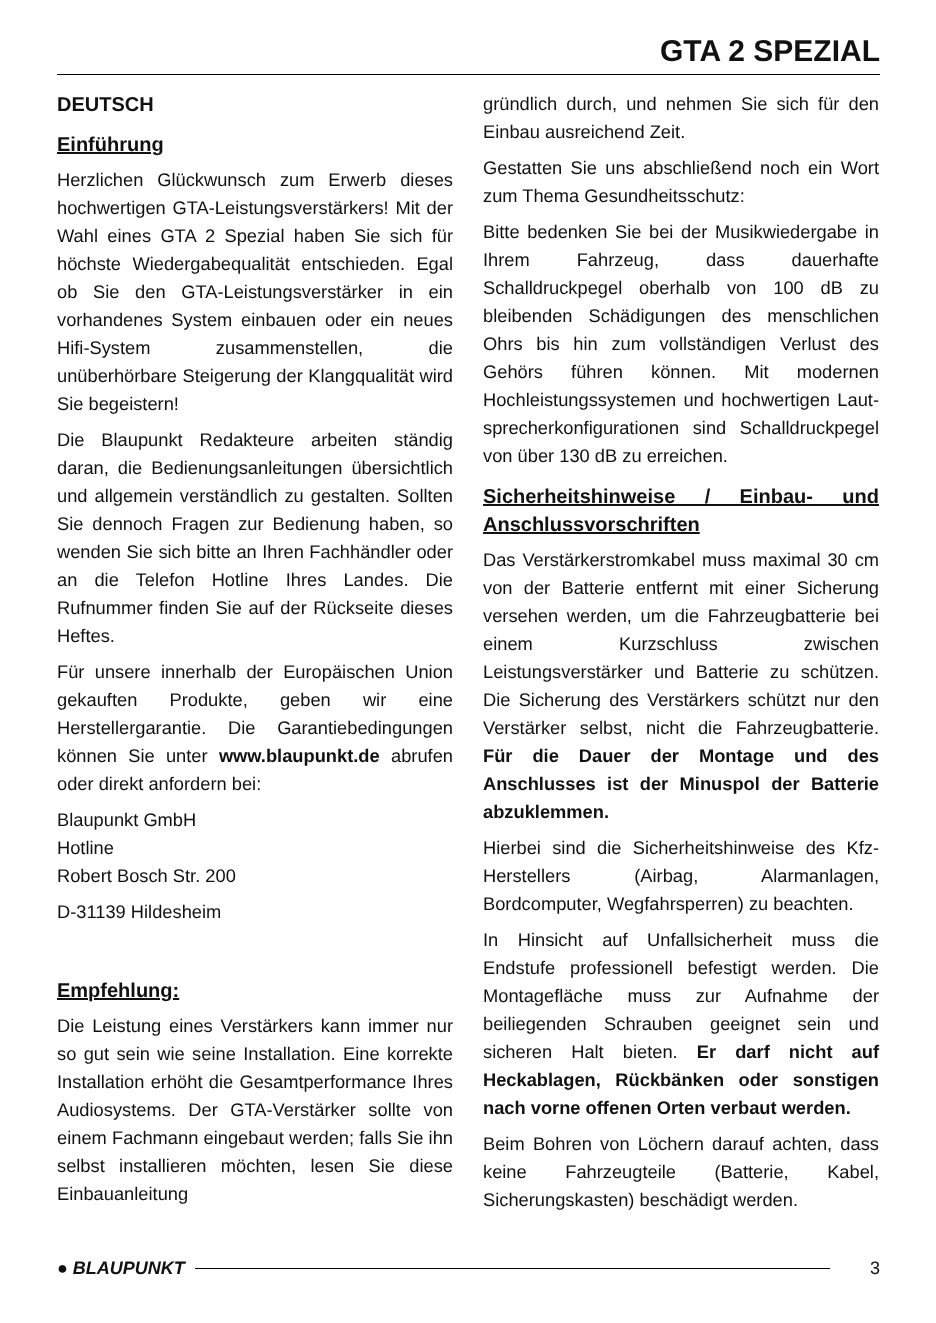GTA 2 SPEZIAL
DEUTSCH
Einführung
Herzlichen Glückwunsch zum Erwerb dieses hochwertigen GTA-Leistungsverstärkers! Mit der Wahl eines GTA 2 Spezial haben Sie sich für höchste Wiedergabequalität entschieden. Egal ob Sie den GTA-Leistungsverstärker in ein vorhandenes System einbauen oder ein neues Hifi-System zusammenstellen, die unüberhörbare Steigerung der Klangqualität wird Sie begeistern!
Die Blaupunkt Redakteure arbeiten ständig daran, die Bedienungsanleitungen übersichtlich und allgemein verständlich zu gestalten. Sollten Sie dennoch Fragen zur Bedienung haben, so wenden Sie sich bitte an Ihren Fachhändler oder an die Telefon Hotline Ihres Landes. Die Rufnummer finden Sie auf der Rückseite dieses Heftes.
Für unsere innerhalb der Europäischen Union gekauften Produkte, geben wir eine Herstellergarantie. Die Garantiebedingungen können Sie unter www.blaupunkt.de abrufen oder direkt anfordern bei:
Blaupunkt GmbH
Hotline
Robert Bosch Str. 200
D-31139 Hildesheim
Empfehlung:
Die Leistung eines Verstärkers kann immer nur so gut sein wie seine Installation. Eine korrekte Installation erhöht die Gesamtperformance Ihres Audiosystems. Der GTA-Verstärker sollte von einem Fachmann eingebaut werden; falls Sie ihn selbst installieren möchten, lesen Sie diese Einbauanleitung
gründlich durch, und nehmen Sie sich für den Einbau ausreichend Zeit.
Gestatten Sie uns abschließend noch ein Wort zum Thema Gesundheitsschutz:
Bitte bedenken Sie bei der Musikwiedergabe in Ihrem Fahrzeug, dass dauerhafte Schalldruckpegel oberhalb von 100 dB zu bleibenden Schädigungen des menschlichen Ohrs bis hin zum vollständigen Verlust des Gehörs führen können. Mit modernen Hochleistungssystemen und hochwertigen Laut-sprecherkonfigurationen sind Schalldruckpegel von über 130 dB zu erreichen.
Sicherheitshinweise / Einbau- und Anschlussvorschriften
Das Verstärkerstromkabel muss maximal 30 cm von der Batterie entfernt mit einer Sicherung versehen werden, um die Fahrzeugbatterie bei einem Kurzschluss zwischen Leistungsverstärker und Batterie zu schützen. Die Sicherung des Verstärkers schützt nur den Verstärker selbst, nicht die Fahrzeugbatterie. Für die Dauer der Montage und des Anschlusses ist der Minuspol der Batterie abzuklemmen.
Hierbei sind die Sicherheitshinweise des Kfz-Herstellers (Airbag, Alarmanlagen, Bordcomputer, Wegfahrsperren) zu beachten.
In Hinsicht auf Unfallsicherheit muss die Endstufe professionell befestigt werden. Die Montagefläche muss zur Aufnahme der beiliegenden Schrauben geeignet sein und sicheren Halt bieten. Er darf nicht auf Heckablagen, Rückbänken oder sonstigen nach vorne offenen Orten verbaut werden.
Beim Bohren von Löchern darauf achten, dass keine Fahrzeugteile (Batterie, Kabel, Sicherungskasten) beschädigt werden.
● BLAUPUNKT 3